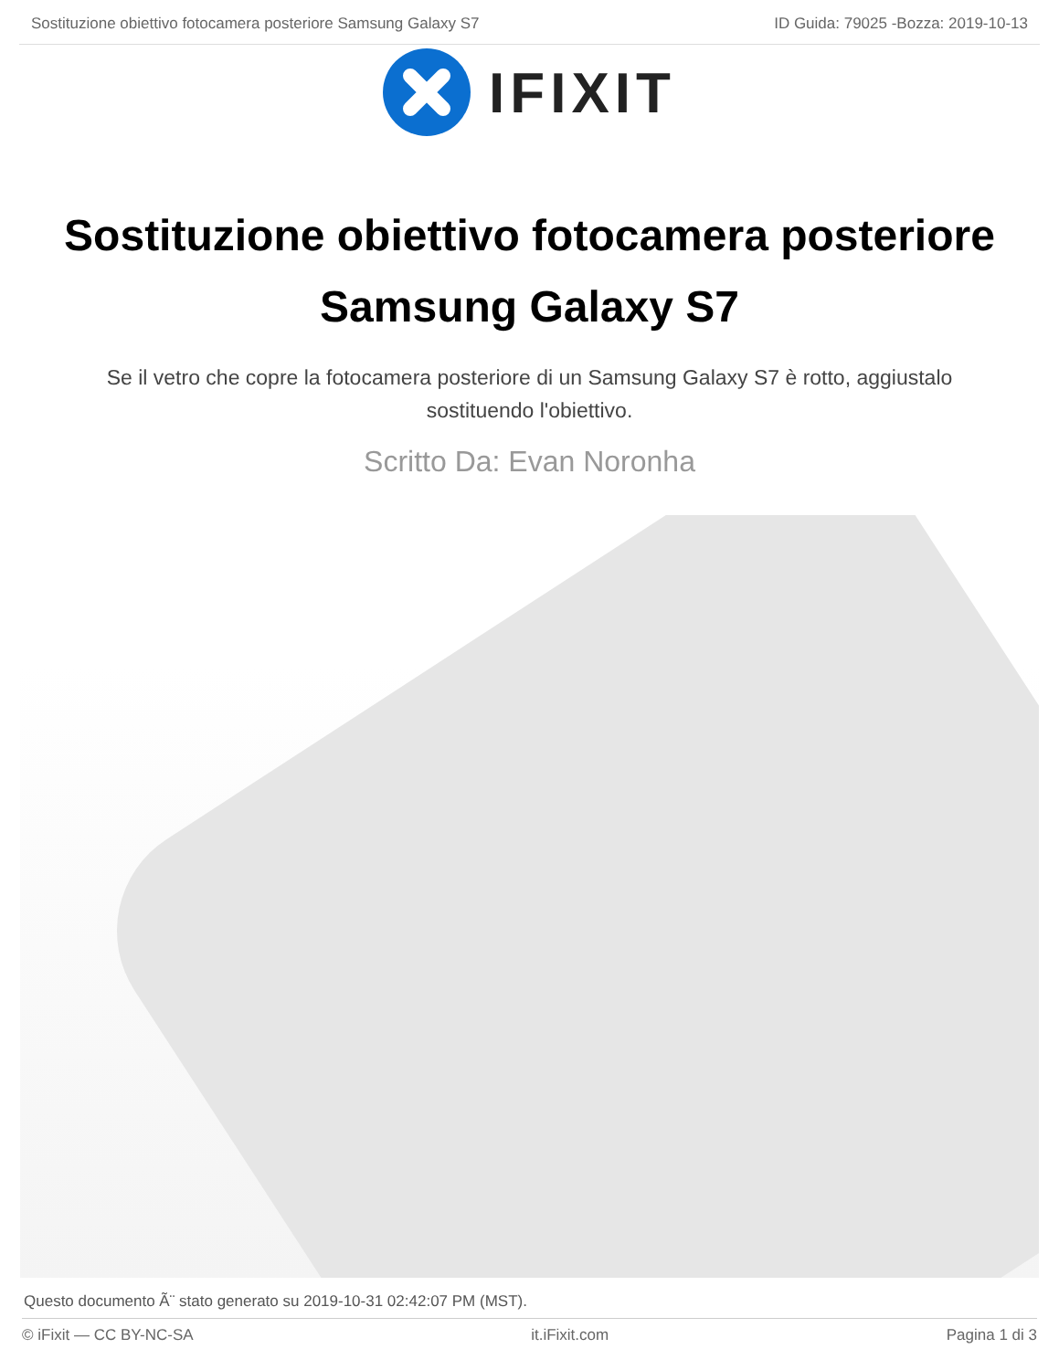Sostituzione obiettivo fotocamera posteriore Samsung Galaxy S7 ID Guida: 79025 -Bozza: 2019-10-13
IFIXIT
Sostituzione obiettivo fotocamera posteriore Samsung Galaxy S7
Se il vetro che copre la fotocamera posteriore di un Samsung Galaxy S7 è rotto, aggiustalo sostituendo l'obiettivo.
Scritto Da: Evan Noronha
Questo documento Ã¨ stato generato su 2019-10-31 02:42:07 PM (MST).
© iFixit — CC BY-NC-SA it.iFixit.com Pagina 1 di 3